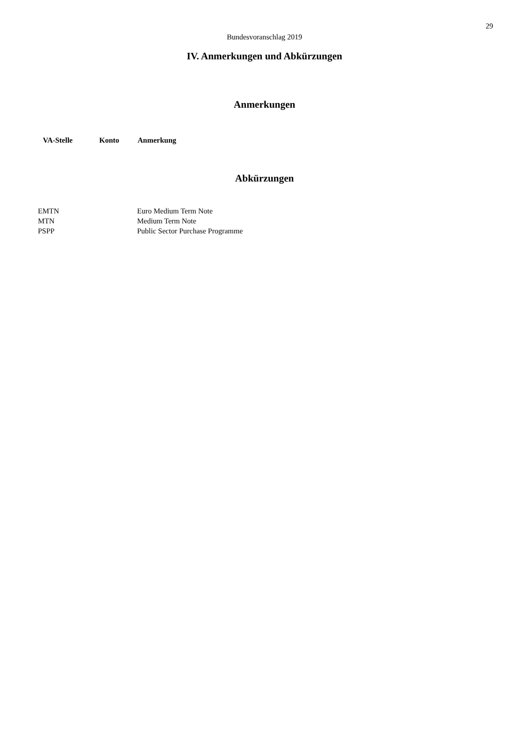29
Bundesvoranschlag 2019
IV. Anmerkungen und Abkürzungen
Anmerkungen
| VA-Stelle | Konto | Anmerkung |
| --- | --- | --- |
Abkürzungen
| EMTN | Euro Medium Term Note |
| MTN | Medium Term Note |
| PSPP | Public Sector Purchase Programme |